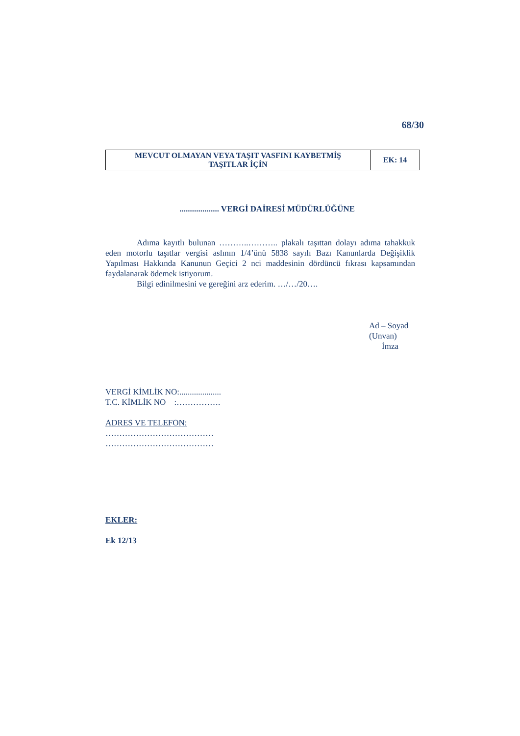68/30
| MEVCUT OLMAYAN VEYA TAŞIT VASFINI KAYBETMİŞ TAŞITLAR İÇİN | EK: 14 |
................... VERGİ DAİRESİ MÜDÜRLÜĞÜNE
Adıma kayıtlı bulunan ………..……….. plakalı taşıttan dolayı adıma tahakkuk eden motorlu taşıtlar vergisi aslının 1/4’ünü 5838 sayılı Bazı Kanunlarda Değişiklik Yapılması Hakkında Kanunun Geçici 2 nci maddesinin dördüncü fıkrası kapsamından faydalanarak ödemek istiyorum.
Bilgi edinilmesini ve gereğini arz ederim. …/…/20….
Ad – Soyad
(Unvan)
İmza
VERGİ KİMLİK NO:....................
T.C. KİMLİK NO :…………….
ADRES VE TELEFON:
…………………………………
…………………………………
EKLER:
Ek 12/13